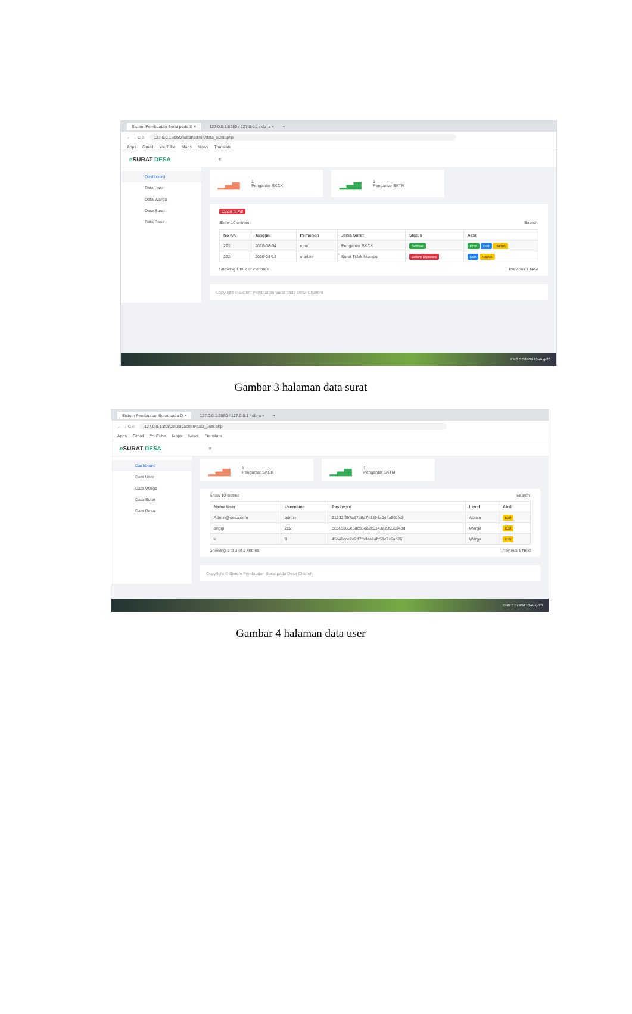Sistem Pembuatan Surat pada D × 127.0.0.1:8080 / 127.0.0.1 / db_s × +
← → C ⌂ 127.0.0.1:8080/surat/admin/data_surat.php
Apps Gmail YouTube Maps News Translate
e SURAT DESA ≡
Dashboard
Data User
Data Warga
Data Surat
Data Desa
▁▃▅ 1
Pengantar SKCK
▁▃▅ 1
Pengantar SKTM
Export To Pdf
Show 10 entries Search:
| No KK | Tanggal | Pemohon | Jenis Surat | Status | Aksi |
| --- | --- | --- | --- | --- | --- |
| 222 | 2020-08-04 | epul | Pengantar SKCK | Selesai | Print Edit Hapus |
| 222 | 2020-08-13 | marlan | Surat Tidak Mampu | Belum Diproses | Edit Hapus |
Showing 1 to 2 of 2 entries Previous 1 Next
Copyright © Sistem Pembuatan Surat pada Desa Ciserehi
ENG 5:58 PM 13-Aug-20
Gambar 3 halaman data surat
Sistem Pembuatan Surat pada D × 127.0.0.1:8080 / 127.0.0.1 / db_s × +
← → C ⌂ 127.0.0.1:8080/surat/admin/data_user.php
Apps Gmail YouTube Maps News Translate
e SURAT DESA ≡
Dashboard
Data User
Data Warga
Data Surat
Data Desa
▁▃▅ 1
Pengantar SKCK
▁▃▅ 1
Pengantar SKTM
Show 10 entries Search:
| Nama User | Username | Password | Level | Aksi |
| --- | --- | --- | --- | --- |
| Admin@desa.com | admin | 21232f297a57a5a743894a0e4a801fc3 | Admin | Edit |
| anggi | 222 | bcbe3365e6ac95ea2c0343a2395834dd | Warga | Edit |
| k | 9 | 45c48cce2e2d7fbdea1afc51c7c6ad26 | Warga | Edit |
Showing 1 to 3 of 3 entries Previous 1 Next
Copyright © Sistem Pembuatan Surat pada Desa Ciserehi
ENG 5:57 PM 13-Aug-20
Gambar 4 halaman data user